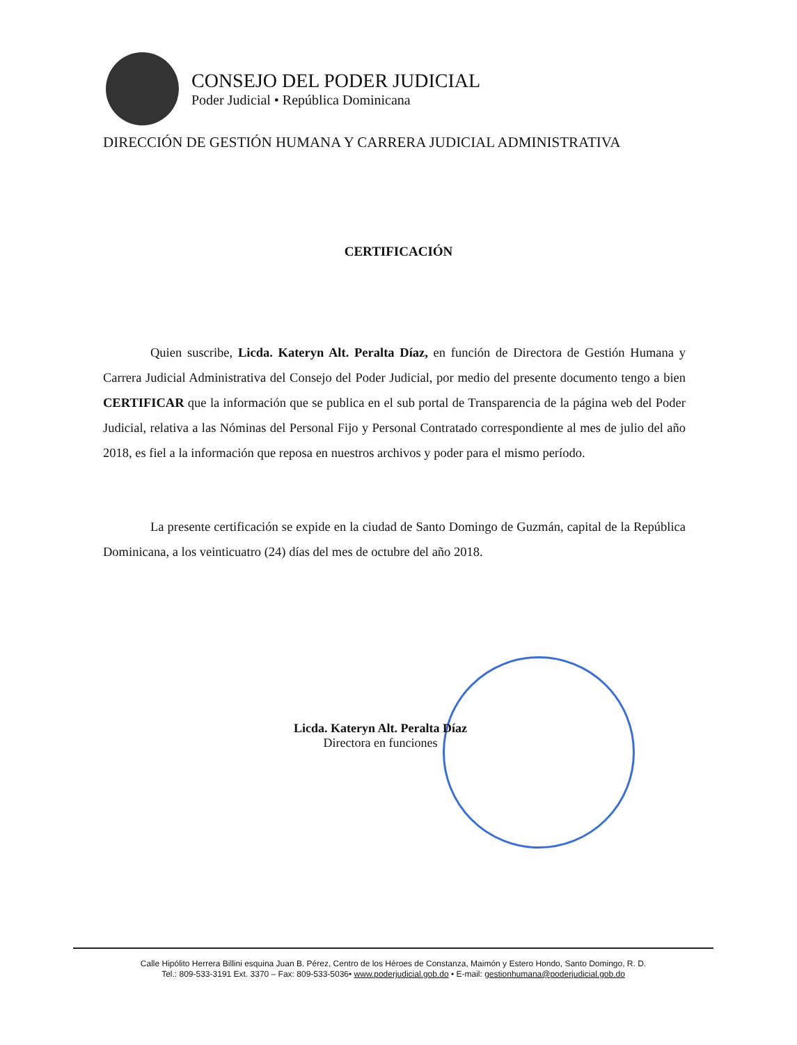CONSEJO DEL PODER JUDICIAL
Poder Judicial • República Dominicana
DIRECCIÓN DE GESTIÓN HUMANA Y CARRERA JUDICIAL ADMINISTRATIVA
CERTIFICACIÓN
Quien suscribe, Licda. Kateryn Alt. Peralta Díaz, en función de Directora de Gestión Humana y Carrera Judicial Administrativa del Consejo del Poder Judicial, por medio del presente documento tengo a bien CERTIFICAR que la información que se publica en el sub portal de Transparencia de la página web del Poder Judicial, relativa a las Nóminas del Personal Fijo y Personal Contratado correspondiente al mes de julio del año 2018, es fiel a la información que reposa en nuestros archivos y poder para el mismo período.
La presente certificación se expide en la ciudad de Santo Domingo de Guzmán, capital de la República Dominicana, a los veinticuatro (24) días del mes de octubre del año 2018.
Licda. Kateryn Alt. Peralta Díaz
Directora en funciones
Calle Hipólito Herrera Billini esquina Juan B. Pérez, Centro de los Héroes de Constanza, Maimón y Estero Hondo, Santo Domingo, R. D.
Tel.: 809-533-3191 Ext. 3370 – Fax: 809-533-5036• www.poderjudicial.gob.do • E-mail: gestionhumana@poderjudicial.gob.do